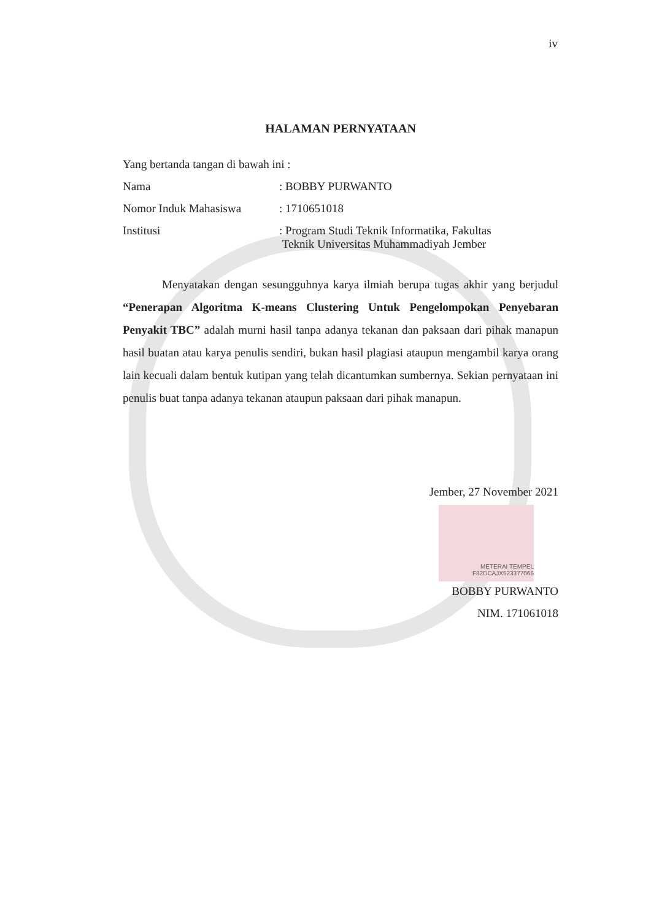iv
HALAMAN PERNYATAAN
Yang bertanda tangan di bawah ini :
Nama : BOBBY PURWANTO
Nomor Induk Mahasiswa : 1710651018
Institusi : Program Studi Teknik Informatika, Fakultas
Teknik Universitas Muhammadiyah Jember
Menyatakan dengan sesungguhnya karya ilmiah berupa tugas akhir yang berjudul “Penerapan Algoritma K-means Clustering Untuk Pengelompokan Penyebaran Penyakit TBC” adalah murni hasil tanpa adanya tekanan dan paksaan dari pihak manapun hasil buatan atau karya penulis sendiri, bukan hasil plagiasi ataupun mengambil karya orang lain kecuali dalam bentuk kutipan yang telah dicantumkan sumbernya. Sekian pernyataan ini penulis buat tanpa adanya tekanan ataupun paksaan dari pihak manapun.
Jember, 27 November 2021
METERAI TEMPEL F82DCAJX523377066
BOBBY PURWANTO
NIM. 171061018